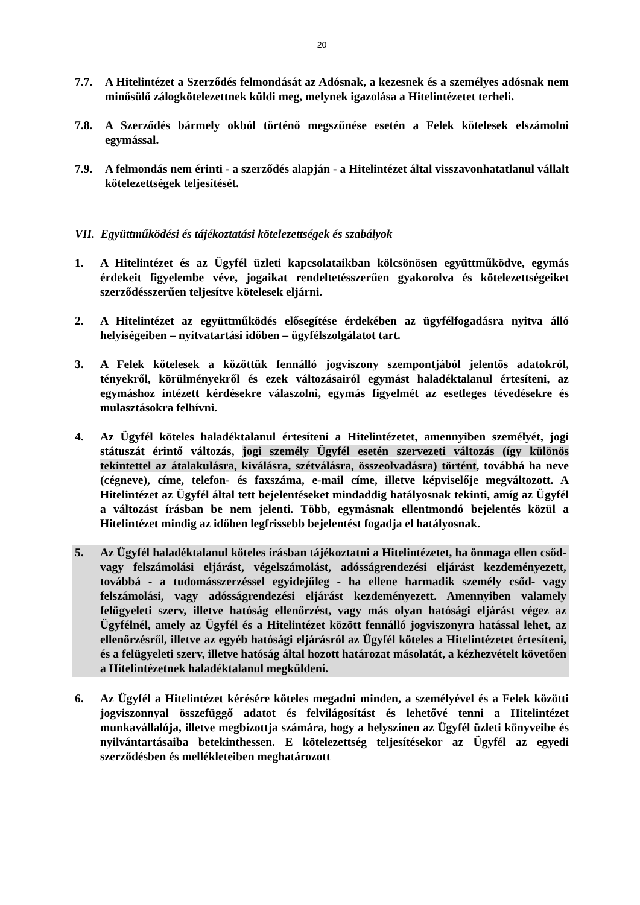20
7.7. A Hitelintézet a Szerződés felmondását az Adósnak, a kezesnek és a személyes adósnak nem minősülő zálogkötelezettnek küldi meg, melynek igazolása a Hitelintézetet terheli.
7.8. A Szerződés bármely okból történő megszűnése esetén a Felek kötelesek elszámolni egymással.
7.9. A felmondás nem érinti - a szerződés alapján - a Hitelintézet által visszavonhatatlanul vállalt kötelezettségek teljesítését.
VII. Együttműködési és tájékoztatási kötelezettségek és szabályok
1. A Hitelintézet és az Ügyfél üzleti kapcsolataikban kölcsönösen együttműködve, egymás érdekeit figyelembe véve, jogaikat rendeltetésszerűen gyakorolva és kötelezettségeiket szerződésszerűen teljesítve kötelesek eljárni.
2. A Hitelintézet az együttműködés elősegítése érdekében az ügyfélfogadásra nyitva álló helyiségeiben – nyitvatartási időben – ügyfélszolgálatot tart.
3. A Felek kötelesek a közöttük fennálló jogviszony szempontjából jelentős adatokról, tényekről, körülményekről és ezek változásairól egymást haladéktalanul értesíteni, az egymáshoz intézett kérdésekre válaszolni, egymás figyelmét az esetleges tévedésekre és mulasztásokra felhívni.
4. Az Ügyfél köteles haladéktalanul értesíteni a Hitelintézetet, amennyiben személyét, jogi státuszát érintő változás, jogi személy Ügyfél esetén szervezeti változás (így különös tekintettel az átalakulásra, kiválásra, szétválásra, összeolvadásra) történt, továbbá ha neve (cégneve), címe, telefon- és faxszáma, e-mail címe, illetve képviselője megváltozott. A Hitelintézet az Ügyfél által tett bejelentéseket mindaddig hatályosnak tekinti, amíg az Ügyfél a változást írásban be nem jelenti. Több, egymásnak ellentmondó bejelentés közül a Hitelintézet mindig az időben legfrissebb bejelentést fogadja el hatályosnak.
5. Az Ügyfél haladéktalanul köteles írásban tájékoztatni a Hitelintézetet, ha önmaga ellen csőd- vagy felszámolási eljárást, végelszámolást, adósságrendezési eljárást kezdeményezett, továbbá - a tudomásszerzéssel egyidejűleg - ha ellene harmadik személy csőd- vagy felszámolási, vagy adósságrendezési eljárást kezdeményezett. Amennyiben valamely felügyeleti szerv, illetve hatóság ellenőrzést, vagy más olyan hatósági eljárást végez az Ügyfélnél, amely az Ügyfél és a Hitelintézet között fennálló jogviszonyra hatással lehet, az ellenőrzésről, illetve az egyéb hatósági eljárásról az Ügyfél köteles a Hitelintézetet értesíteni, és a felügyeleti szerv, illetve hatóság által hozott határozat másolatát, a kézhezvételt követően a Hitelintézetnek haladéktalanul megküldeni.
6. Az Ügyfél a Hitelintézet kérésére köteles megadni minden, a személyével és a Felek közötti jogviszonnyal összefüggő adatot és felvilágosítást és lehetővé tenni a Hitelintézet munkavállalója, illetve megbízottja számára, hogy a helyszínen az Ügyfél üzleti könyveibe és nyilvántartásaiba betekinthessen. E kötelezettség teljesítésekor az Ügyfél az egyedi szerződésben és mellékleteiben meghatározott